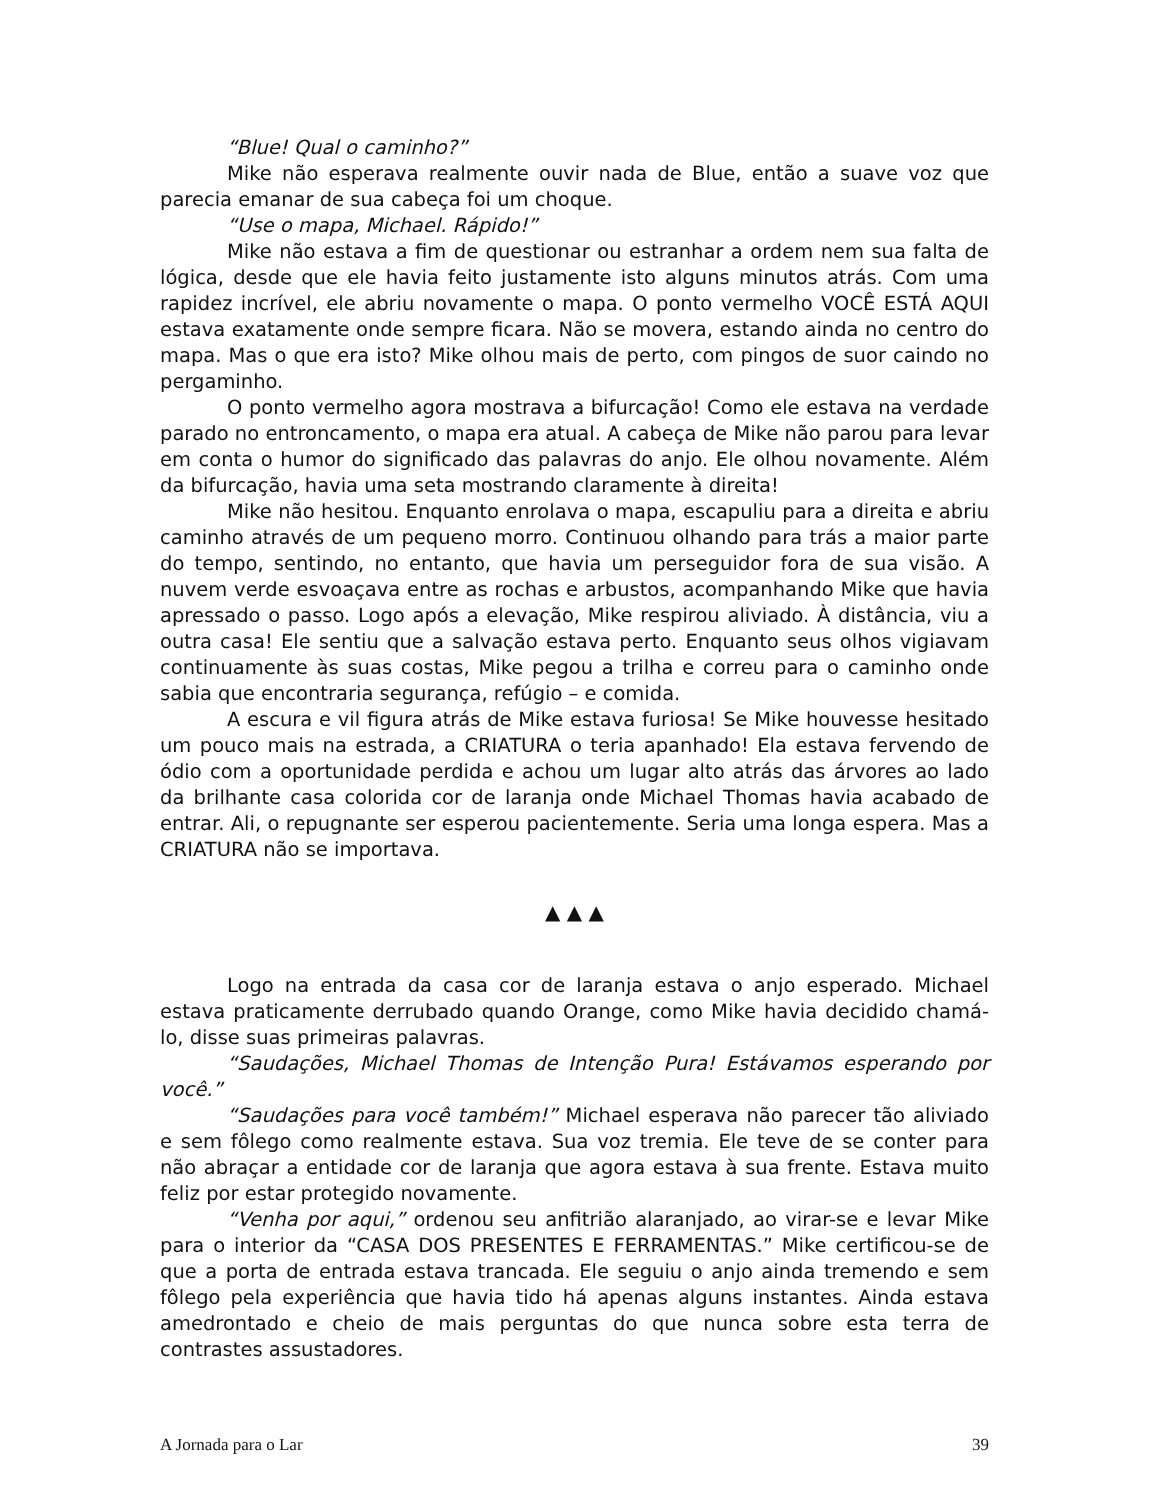“Blue! Qual o caminho?”
Mike não esperava realmente ouvir nada de Blue, então a suave voz que parecia emanar de sua cabeça foi um choque.
“Use o mapa, Michael. Rápido!”
Mike não estava a fim de questionar ou estranhar a ordem nem sua falta de lógica, desde que ele havia feito justamente isto alguns minutos atrás. Com uma rapidez incrível, ele abriu novamente o mapa. O ponto vermelho VOCÊ ESTÁ AQUI estava exatamente onde sempre ficara. Não se movera, estando ainda no centro do mapa. Mas o que era isto? Mike olhou mais de perto, com pingos de suor caindo no pergaminho.
O ponto vermelho agora mostrava a bifurcação! Como ele estava na verdade parado no entroncamento, o mapa era atual. A cabeça de Mike não parou para levar em conta o humor do significado das palavras do anjo. Ele olhou novamente. Além da bifurcação, havia uma seta mostrando claramente à direita!
Mike não hesitou. Enquanto enrolava o mapa, escapuliu para a direita e abriu caminho através de um pequeno morro. Continuou olhando para trás a maior parte do tempo, sentindo, no entanto, que havia um perseguidor fora de sua visão. A nuvem verde esvoaçava entre as rochas e arbustos, acompanhando Mike que havia apressado o passo. Logo após a elevação, Mike respirou aliviado. À distância, viu a outra casa! Ele sentiu que a salvação estava perto. Enquanto seus olhos vigiavam continuamente às suas costas, Mike pegou a trilha e correu para o caminho onde sabia que encontraria segurança, refúgio – e comida.
A escura e vil figura atrás de Mike estava furiosa! Se Mike houvesse hesitado um pouco mais na estrada, a CRIATURA o teria apanhado! Ela estava fervendo de ódio com a oportunidade perdida e achou um lugar alto atrás das árvores ao lado da brilhante casa colorida cor de laranja onde Michael Thomas havia acabado de entrar. Ali, o repugnante ser esperou pacientemente. Seria uma longa espera. Mas a CRIATURA não se importava.
▲ ▲ ▲
Logo na entrada da casa cor de laranja estava o anjo esperado. Michael estava praticamente derrubado quando Orange, como Mike havia decidido chamá-lo, disse suas primeiras palavras.
“Saudações, Michael Thomas de Intenção Pura! Estávamos esperando por você.”
“Saudações para você também!” Michael esperava não parecer tão aliviado e sem fôlego como realmente estava. Sua voz tremia. Ele teve de se conter para não abraçar a entidade cor de laranja que agora estava à sua frente. Estava muito feliz por estar protegido novamente.
“Venha por aqui,” ordenou seu anfitrião alaranjado, ao virar-se e levar Mike para o interior da “CASA DOS PRESENTES E FERRAMENTAS.” Mike certificou-se de que a porta de entrada estava trancada. Ele seguiu o anjo ainda tremendo e sem fôlego pela experiência que havia tido há apenas alguns instantes. Ainda estava amedrontado e cheio de mais perguntas do que nunca sobre esta terra de contrastes assustadores.
A Jornada para o Lar 39